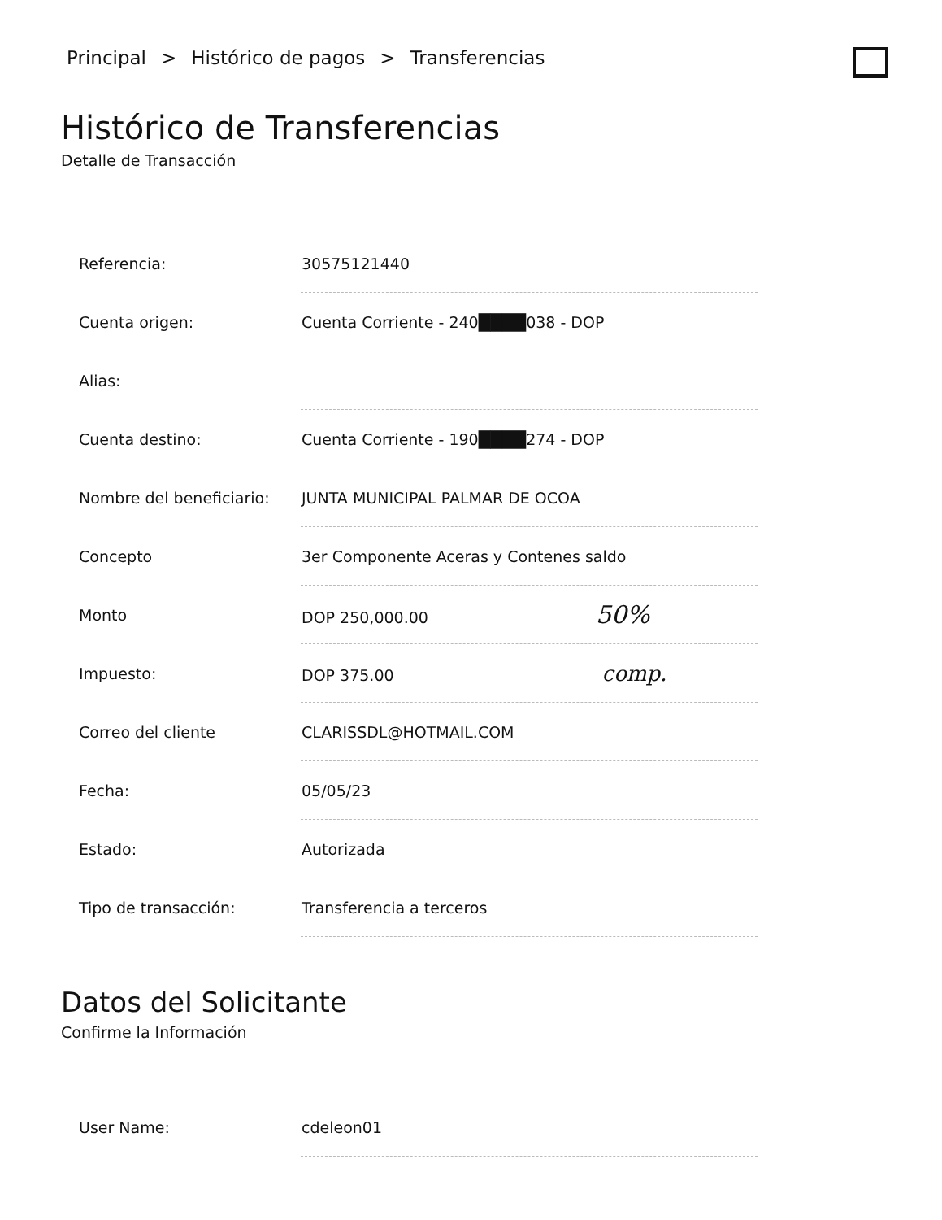Principal > Histórico de pagos > Transferencias
Histórico de Transferencias
Detalle de Transacción
| Referencia: | 30575121440 |
| Cuenta origen: | Cuenta Corriente - 240████038 - DOP |
| Alias: | |
| Cuenta destino: | Cuenta Corriente - 190████274 - DOP |
| Nombre del beneficiario: | JUNTA MUNICIPAL PALMAR DE OCOA |
| Concepto | 3er Componente Aceras y Contenes saldo |
| Monto | DOP 250,000.00 50% |
| Impuesto: | DOP 375.00 comp. |
| Correo del cliente | CLARISSDL@HOTMAIL.COM |
| Fecha: | 05/05/23 |
| Estado: | Autorizada |
| Tipo de transacción: | Transferencia a terceros |
Datos del Solicitante
Confirme la Información
| User Name: | cdeleon01 |